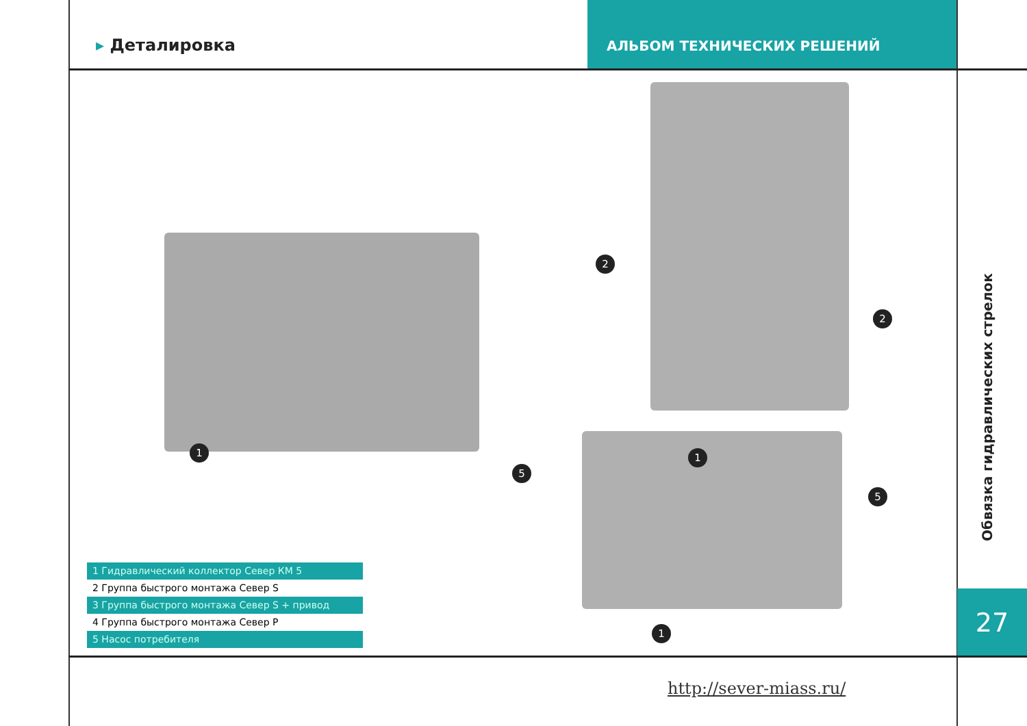▸ Деталировка
АЛЬБОМ ТЕХНИЧЕСКИХ РЕШЕНИЙ
1
2
2
5
1
5
1
1 Гидравлический коллектор Север КМ 5
2 Группа быстрого монтажа Север S
3 Группа быстрого монтажа Север S + привод
4 Группа быстрого монтажа Север P
5 Насос потребителя
Обвязка гидравлических стрелок
27
http://sever-miass.ru/